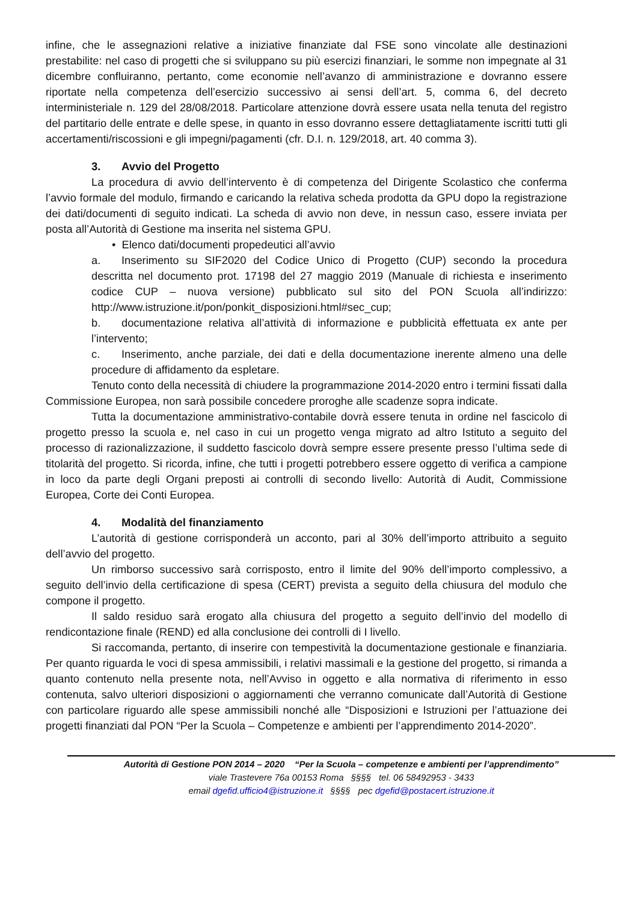infine, che le assegnazioni relative a iniziative finanziate dal FSE sono vincolate alle destinazioni prestabilite: nel caso di progetti che si sviluppano su più esercizi finanziari, le somme non impegnate al 31 dicembre confluiranno, pertanto, come economie nell’avanzo di amministrazione e dovranno essere riportate nella competenza dell’esercizio successivo ai sensi dell’art. 5, comma 6, del decreto interministeriale n. 129 del 28/08/2018. Particolare attenzione dovrà essere usata nella tenuta del registro del partitario delle entrate e delle spese, in quanto in esso dovranno essere dettagliatamente iscritti tutti gli accertamenti/riscossioni e gli impegni/pagamenti (cfr. D.I. n. 129/2018, art. 40 comma 3).
3. Avvio del Progetto
La procedura di avvio dell’intervento è di competenza del Dirigente Scolastico che conferma l’avvio formale del modulo, firmando e caricando la relativa scheda prodotta da GPU dopo la registrazione dei dati/documenti di seguito indicati. La scheda di avvio non deve, in nessun caso, essere inviata per posta all’Autorità di Gestione ma inserita nel sistema GPU.
• Elenco dati/documenti propedeutici all’avvio
a. Inserimento su SIF2020 del Codice Unico di Progetto (CUP) secondo la procedura descritta nel documento prot. 17198 del 27 maggio 2019 (Manuale di richiesta e inserimento codice CUP – nuova versione) pubblicato sul sito del PON Scuola all’indirizzo: http://www.istruzione.it/pon/ponkit_disposizioni.html#sec_cup;
b. documentazione relativa all’attività di informazione e pubblicità effettuata ex ante per l’intervento;
c. Inserimento, anche parziale, dei dati e della documentazione inerente almeno una delle procedure di affidamento da espletare.
Tenuto conto della necessità di chiudere la programmazione 2014-2020 entro i termini fissati dalla Commissione Europea, non sarà possibile concedere proroghe alle scadenze sopra indicate.
Tutta la documentazione amministrativo-contabile dovrà essere tenuta in ordine nel fascicolo di progetto presso la scuola e, nel caso in cui un progetto venga migrato ad altro Istituto a seguito del processo di razionalizzazione, il suddetto fascicolo dovrà sempre essere presente presso l’ultima sede di titolarità del progetto. Si ricorda, infine, che tutti i progetti potrebbero essere oggetto di verifica a campione in loco da parte degli Organi preposti ai controlli di secondo livello: Autorità di Audit, Commissione Europea, Corte dei Conti Europea.
4. Modalità del finanziamento
L’autorità di gestione corrisponderà un acconto, pari al 30% dell’importo attribuito a seguito dell’avvio del progetto.
Un rimborso successivo sarà corrisposto, entro il limite del 90% dell’importo complessivo, a seguito dell’invio della certificazione di spesa (CERT) prevista a seguito della chiusura del modulo che compone il progetto.
Il saldo residuo sarà erogato alla chiusura del progetto a seguito dell’invio del modello di rendicontazione finale (REND) ed alla conclusione dei controlli di I livello.
Si raccomanda, pertanto, di inserire con tempestività la documentazione gestionale e finanziaria. Per quanto riguarda le voci di spesa ammissibili, i relativi massimali e la gestione del progetto, si rimanda a quanto contenuto nella presente nota, nell’Avviso in oggetto e alla normativa di riferimento in esso contenuta, salvo ulteriori disposizioni o aggiornamenti che verranno comunicate dall’Autorità di Gestione con particolare riguardo alle spese ammissibili nonché alle “Disposizioni e Istruzioni per l’attuazione dei progetti finanziati dal PON “Per la Scuola – Competenze e ambienti per l’apprendimento 2014-2020”.
Autorità di Gestione PON 2014 – 2020 “Per la Scuola – competenze e ambienti per l’apprendimento”
viale Trastevere 76a 00153 Roma §§§§ tel. 06 58492953 - 3433
email dgefid.ufficio4@istruzione.it §§§§ pec dgefid@postacert.istruzione.it